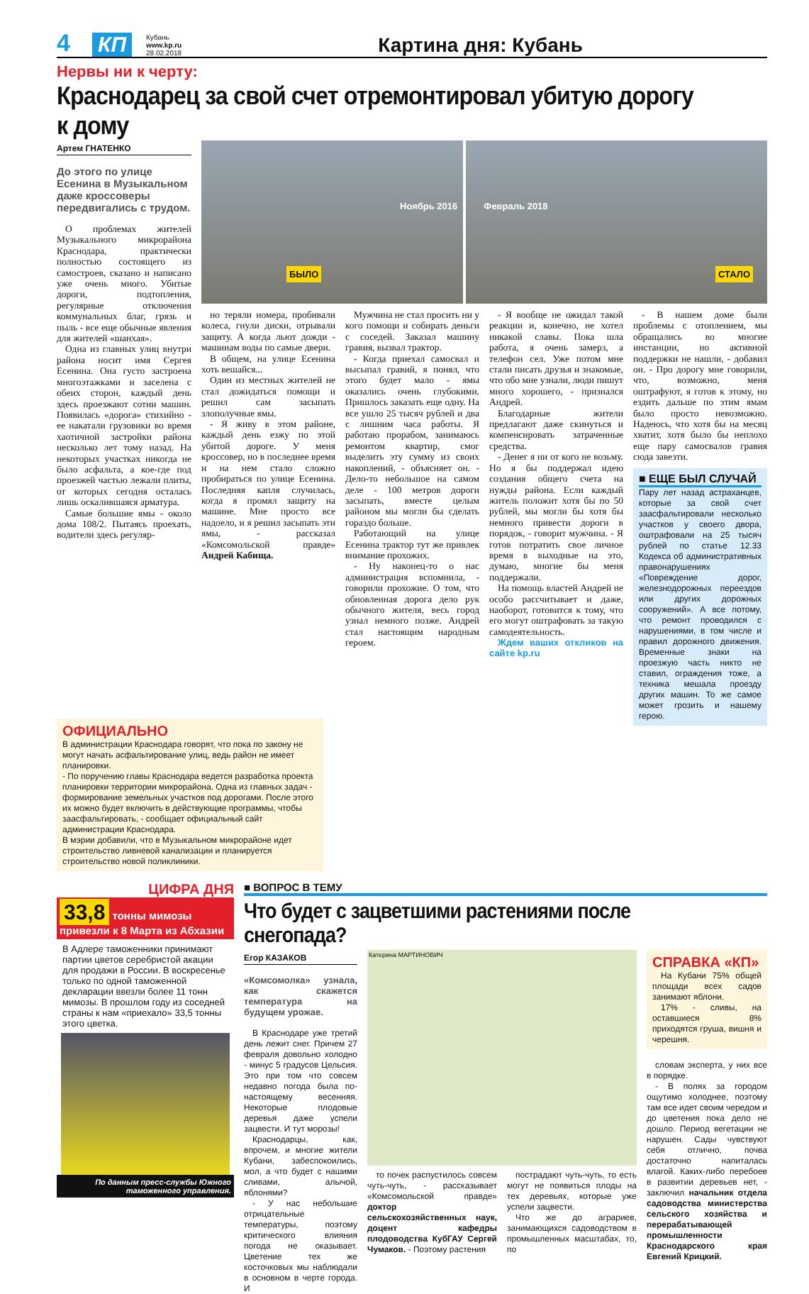4 КП Кубань
www.kp.ru
28.02.2018 Картина дня: Кубань
Нервы ни к черту:
Краснодарец за свой счет отремонтировал убитую дорогу к дому
Артем ГНАТЕНКО
До этого по улице Есенина в Музыкальном даже кроссоверы передвигались с трудом.
О проблемах жителей Музыкального микрорайона Краснодара, практически полностью состоящего из самостроев, сказано и написано уже очень много. Убитые дороги, подтопления, регулярные отключения коммунальных благ, грязь и пыль - все еще обычные явления для жителей «шанхая».
Одна из главных улиц внутри района носит имя Сергея Есенина. Она густо застроена многоэтажками и заселена с обеих сторон, каждый день здесь проезжают сотни машин. Появилась «дорога» стихийно - ее накатали грузовики во время хаотичной застройки района несколько лет тому назад. На некоторых участках никогда не было асфальта, а кое-где под проезжей частью лежали плиты, от которых сегодня осталась лишь оскалившаяся арматура.
Самые большие ямы - около дома 108/2. Пытаясь проехать, водители здесь регуляр-
Ноябрь 2016
БЫЛО
Февраль 2018
СТАЛО
но теряли номера, пробивали колеса, гнули диски, отрывали защиту. А когда льют дожди - машинам воды по самые двери.
В общем, на улице Есенина хоть вешайся...
Один из местных жителей не стал дожидаться помощи и решил сам засыпать злополучные ямы.
- Я живу в этом районе, каждый день езжу по этой убитой дороге. У меня кроссовер, но в последнее время и на нем стало сложно пробираться по улице Есенина. Последняя капля случилась, когда я промял защиту на машине. Мне просто все надоело, и я решил засыпать эти ямы, - рассказал «Комсомольской правде» Андрей Кабища.
Мужчина не стал просить ни у кого помощи и собирать деньги с соседей. Заказал машину гравия, вызвал трактор.
- Когда приехал самосвал и высыпал гравий, я понял, что этого будет мало - ямы оказались очень глубокими. Пришлось заказать еще одну. На все ушло 25 тысяч рублей и два с лишним часа работы. Я работаю прорабом, занимаюсь ремонтом квартир, смог выделить эту сумму из своих накоплений, - объясняет он. - Дело-то небольшое на самом деле - 100 метров дороги засыпать, вместе целым районом мы могли бы сделать гораздо больше.
Работающий на улице Есенина трактор тут же привлек внимание прохожих.
- Ну наконец-то о нас администрация вспомнила, - говорили прохожие. О том, что обновленная дорога дело рук обычного жителя, весь город узнал немного позже. Андрей стал настоящим народным героем.
- Я вообще не ожидал такой реакции и, конечно, не хотел никакой славы. Пока шла работа, я очень замерз, а телефон сел. Уже потом мне стали писать друзья и знакомые, что обо мне узнали, люди пишут много хорошего, - признался Андрей.
Благодарные жители предлагают даже скинуться и компенсировать затраченные средства.
- Денег я ни от кого не возьму. Но я бы поддержал идею создания общего счета на нужды района. Если каждый житель положит хотя бы по 50 рублей, мы могли бы хотя бы немного привести дороги в порядок, - говорит мужчина. - Я готов потратить свое личное время в выходные на это, думаю, многие бы меня поддержали.
На помощь властей Андрей не особо рассчитывает и даже, наоборот, готовится к тому, что его могут оштрафовать за такую самодеятельность.
Ждем ваших откликов на сайте kp.ru
- В нашем доме были проблемы с отоплением, мы обращались во многие инстанции, но активной поддержки не нашли, - добавил он. - Про дорогу мне говорили, что, возможно, меня оштрафуют, я готов к этому, но ездить дальше по этим ямам было просто невозможно. Надеюсь, что хотя бы на месяц хватит, хотя было бы неплохо еще пару самосвалов гравия сюда завезти.
■ ЕЩЕ БЫЛ СЛУЧАЙ
Пару лет назад астраханцев, которые за свой счет заасфальтировали несколько участков у своего двора, оштрафовали на 25 тысяч рублей по статье 12.33 Кодекса об административных правонарушениях «Повреждение дорог, железнодорожных переездов или других дорожных сооружений». А все потому, что ремонт проводился с нарушениями, в том числе и правил дорожного движения. Временные знаки на проезжую часть никто не ставил, ограждения тоже, а техника мешала проезду других машин. То же самое может грозить и нашему герою.
ОФИЦИАЛЬНО
В администрации Краснодара говорят, что пока по закону не могут начать асфальтирование улиц, ведь район не имеет планировки.
- По поручению главы Краснодара ведется разработка проекта планировки территории микрорайона. Одна из главных задач - формирование земельных участков под дорогами. После этого их можно будет включить в действующие программы, чтобы заасфальтировать, - сообщает официальный сайт администрации Краснодара.
В мэрии добавили, что в Музыкальном микрорайоне идет строительство ливневой канализации и планируется строительство новой поликлиники.
ЦИФРА ДНЯ
33,8 тонны мимозы привезли к 8 Марта из Абхазии
В Адлере таможенники принимают партии цветов серебристой акации для продажи в России. В воскресенье только по одной таможенной декларации ввезли более 11 тонн мимозы. В прошлом году из соседней страны к нам «приехало» 33,5 тонны этого цветка.
По данным пресс-службы Южного таможенного управления.
■ ВОПРОС В ТЕМУ
Что будет с зацветшими растениями после снегопада?
Егор КАЗАКОВ
«Комсомолка» узнала, как скажется температура на будущем урожае.
В Краснодаре уже третий день лежит снег. Причем 27 февраля довольно холодно - минус 5 градусов Цельсия. Это при том что совсем недавно погода была по-настоящему весенняя. Некоторые плодовые деревья даже успели зацвести. И тут морозы!
Краснодарцы, как, впрочем, и многие жители Кубани, забеспокоились, мол, а что будет с нашими сливами, алычой, яблонями?
- У нас небольшие отрицательные температуры, поэтому критического влияния погода не оказывает. Цветение тех же косточковых мы наблюдали в основном в черте города. И
Катерина МАРТИНОВИЧ
то почек распустилось совсем чуть-чуть, - рассказывает «Комсомольской правде» доктор сельскохозяйственных наук, доцент кафедры плодоводства КубГАУ Сергей Чумаков. - Поэтому растения
пострадают чуть-чуть, то есть могут не появиться плоды на тех деревьях, которые уже успели зацвести.
Что же до аграриев, занимающихся садоводством в промышленных масштабах, то, по
СПРАВКА «КП»
На Кубани 75% общей площади всех садов занимают яблони.
17% - сливы, на оставшиеся 8% приходятся груша, вишня и черешня.
словам эксперта, у них все в порядке.
- В полях за городом ощутимо холоднее, поэтому там все идет своим чередом и до цветения пока дело не дошло. Период вегетации не нарушен. Сады чувствуют себя отлично, почва достаточно напиталась влагой. Каких-либо перебоев в развитии деревьев нет, - заключил начальник отдела садоводства министерства сельского хозяйства и перерабатывающей промышленности Краснодарского края Евгений Крицкий.